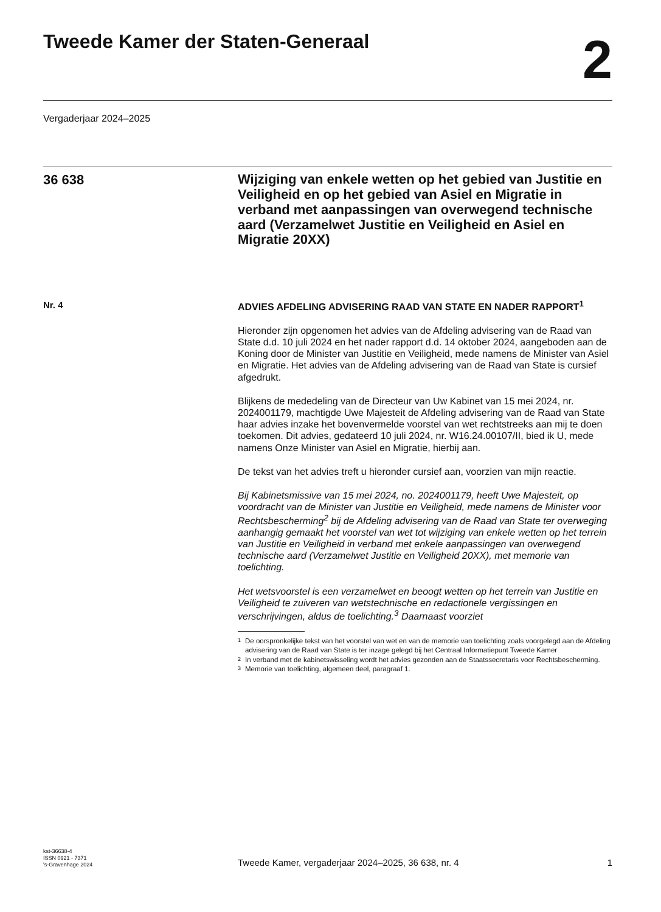Tweede Kamer der Staten-Generaal
2
Vergaderjaar 2024–2025
36 638
Wijziging van enkele wetten op het gebied van Justitie en Veiligheid en op het gebied van Asiel en Migratie in verband met aanpassingen van overwegend technische aard (Verzamelwet Justitie en Veiligheid en Asiel en Migratie 20XX)
Nr. 4
ADVIES AFDELING ADVISERING RAAD VAN STATE EN NADER RAPPORT<sup>1</sup>
Hieronder zijn opgenomen het advies van de Afdeling advisering van de Raad van State d.d. 10 juli 2024 en het nader rapport d.d. 14 oktober 2024, aangeboden aan de Koning door de Minister van Justitie en Veiligheid, mede namens de Minister van Asiel en Migratie. Het advies van de Afdeling advisering van de Raad van State is cursief afgedrukt.
Blijkens de mededeling van de Directeur van Uw Kabinet van 15 mei 2024, nr. 2024001179, machtigde Uwe Majesteit de Afdeling advisering van de Raad van State haar advies inzake het bovenvermelde voorstel van wet rechtstreeks aan mij te doen toekomen. Dit advies, gedateerd 10 juli 2024, nr. W16.24.00107/II, bied ik U, mede namens Onze Minister van Asiel en Migratie, hierbij aan.
De tekst van het advies treft u hieronder cursief aan, voorzien van mijn reactie.
Bij Kabinetsmissive van 15 mei 2024, no. 2024001179, heeft Uwe Majesteit, op voordracht van de Minister van Justitie en Veiligheid, mede namens de Minister voor Rechtsbescherming<sup>2</sup> bij de Afdeling advisering van de Raad van State ter overweging aanhangig gemaakt het voorstel van wet tot wijziging van enkele wetten op het terrein van Justitie en Veiligheid in verband met enkele aanpassingen van overwegend technische aard (Verzamelwet Justitie en Veiligheid 20XX), met memorie van toelichting.
Het wetsvoorstel is een verzamelwet en beoogt wetten op het terrein van Justitie en Veiligheid te zuiveren van wetstechnische en redactionele vergissingen en verschrijvingen, aldus de toelichting.<sup>3</sup> Daarnaast voorziet
1 De oorspronkelijke tekst van het voorstel van wet en van de memorie van toelichting zoals voorgelegd aan de Afdeling advisering van de Raad van State is ter inzage gelegd bij het Centraal Informatiepunt Tweede Kamer
2 In verband met de kabinetswisseling wordt het advies gezonden aan de Staatssecretaris voor Rechtsbescherming.
3 Memorie van toelichting, algemeen deel, paragraaf 1.
kst-36638-4
ISSN 0921 - 7371
's-Gravenhage 2024
Tweede Kamer, vergaderjaar 2024–2025, 36 638, nr. 4
1